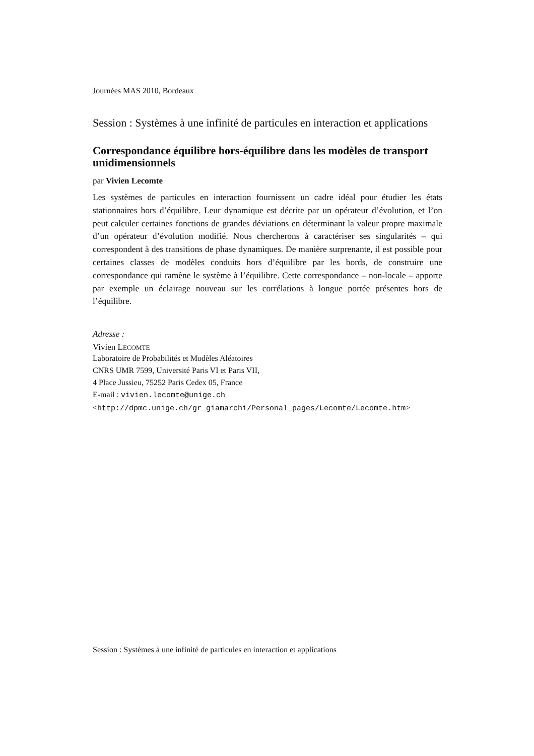Journées MAS 2010, Bordeaux
Session : Systèmes à une infinité de particules en interaction et applications
Correspondance équilibre hors-équilibre dans les modèles de transport unidimensionnels
par Vivien Lecomte
Les systèmes de particules en interaction fournissent un cadre idéal pour étudier les états stationnaires hors d’équilibre. Leur dynamique est décrite par un opérateur d’évolution, et l’on peut calculer certaines fonctions de grandes déviations en déterminant la valeur propre maximale d’un opérateur d’évolution modifié. Nous chercherons à caractériser ses singularités – qui correspondent à des transitions de phase dynamiques. De manière surprenante, il est possible pour certaines classes de modèles conduits hors d’équilibre par les bords, de construire une correspondance qui ramène le système à l’équilibre. Cette correspondance – non-locale – apporte par exemple un éclairage nouveau sur les corrélations à longue portée présentes hors de l’équilibre.
Adresse :
Vivien LECOMTE
Laboratoire de Probabilités et Modèles Aléatoires
CNRS UMR 7599, Université Paris VI et Paris VII,
4 Place Jussieu, 75252 Paris Cedex 05, France
E-mail : vivien.lecomte@unige.ch
<http://dpmc.unige.ch/gr_giamarchi/Personal_pages/Lecomte/Lecomte.htm>
Session : Systèmes à une infinité de particules en interaction et applications